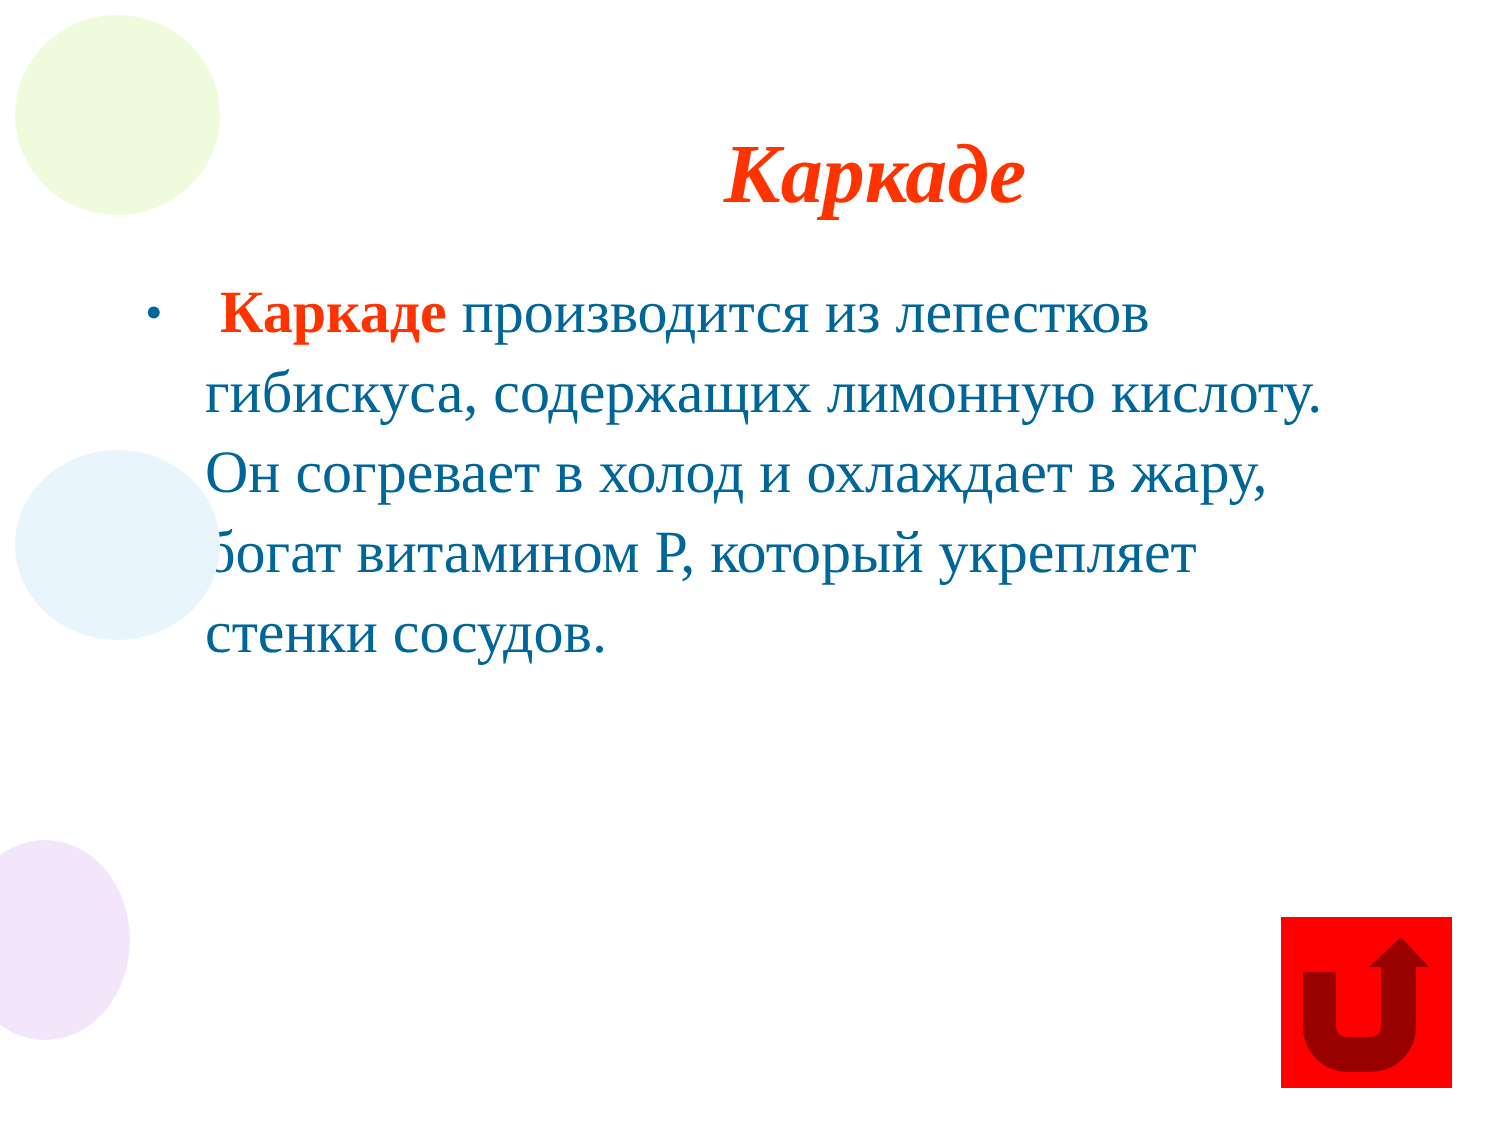Каркаде
•
Каркаде производится из лепестков гибискуса, содержащих лимонную кислоту. Он согревает в холод и охлаждает в жару, богат витамином Р, который укрепляет стенки сосудов.